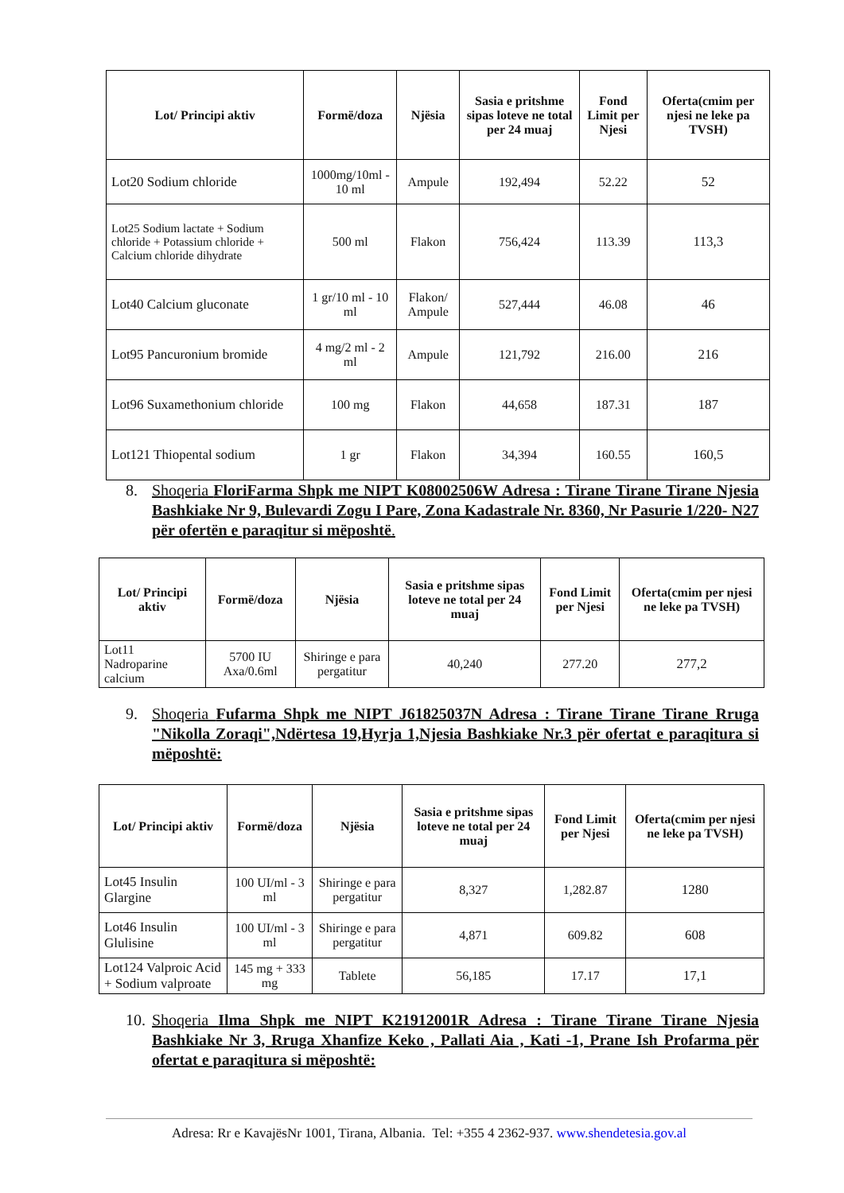| Lot/ Principi aktiv | Formë/doza | Njësia | Sasia e pritshme sipas loteve ne total per 24 muaj | Fond Limit per Njesi | Oferta(cmim per njesi ne leke pa TVSH) |
| --- | --- | --- | --- | --- | --- |
| Lot20 Sodium chloride | 1000mg/10ml - 10 ml | Ampule | 192,494 | 52.22 | 52 |
| Lot25 Sodium lactate + Sodium chloride + Potassium chloride + Calcium chloride dihydrate | 500 ml | Flakon | 756,424 | 113.39 | 113,3 |
| Lot40 Calcium gluconate | 1 gr/10 ml - 10 ml | Flakon/ Ampule | 527,444 | 46.08 | 46 |
| Lot95 Pancuronium bromide | 4 mg/2 ml - 2 ml | Ampule | 121,792 | 216.00 | 216 |
| Lot96 Suxamethonium chloride | 100 mg | Flakon | 44,658 | 187.31 | 187 |
| Lot121 Thiopental sodium | 1 gr | Flakon | 34,394 | 160.55 | 160,5 |
8. Shoqeria FloriFarma Shpk me NIPT K08002506W Adresa : Tirane Tirane Tirane Njesia Bashkiake Nr 9, Bulevardi Zogu I Pare, Zona Kadastrale Nr. 8360, Nr Pasurie 1/220- N27 për ofertën e paraqitur si mëposhtë.
| Lot/ Principi aktiv | Formë/doza | Njësia | Sasia e pritshme sipas loteve ne total per 24 muaj | Fond Limit per Njesi | Oferta(cmim per njesi ne leke pa TVSH) |
| --- | --- | --- | --- | --- | --- |
| Lot11 Nadroparine calcium | 5700 IU Axa/0.6ml | Shiringe e para pergatitur | 40,240 | 277.20 | 277,2 |
9. Shoqeria Fufarma Shpk me NIPT J61825037N Adresa : Tirane Tirane Tirane Rruga "Nikolla Zoraqi",Ndërtesa 19,Hyrja 1,Njesia Bashkiake Nr.3 për ofertat e paraqitura si mëposhtë:
| Lot/ Principi aktiv | Formë/doza | Njësia | Sasia e pritshme sipas loteve ne total per 24 muaj | Fond Limit per Njesi | Oferta(cmim per njesi ne leke pa TVSH) |
| --- | --- | --- | --- | --- | --- |
| Lot45 Insulin Glargine | 100 UI/ml - 3 ml | Shiringe e para pergatitur | 8,327 | 1,282.87 | 1280 |
| Lot46 Insulin Glulisine | 100 UI/ml - 3 ml | Shiringe e para pergatitur | 4,871 | 609.82 | 608 |
| Lot124 Valproic Acid + Sodium valproate | 145 mg + 333 mg | Tablete | 56,185 | 17.17 | 17,1 |
10. Shoqeria Ilma Shpk me NIPT K21912001R Adresa : Tirane Tirane Tirane Njesia Bashkiake Nr 3, Rruga Xhanfize Keko , Pallati Aia , Kati -1, Prane Ish Profarma për ofertat e paraqitura si mëposhtë:
Adresa: Rr e KavajësNr 1001, Tirana, Albania. Tel: +355 4 2362-937. www.shendetesia.gov.al